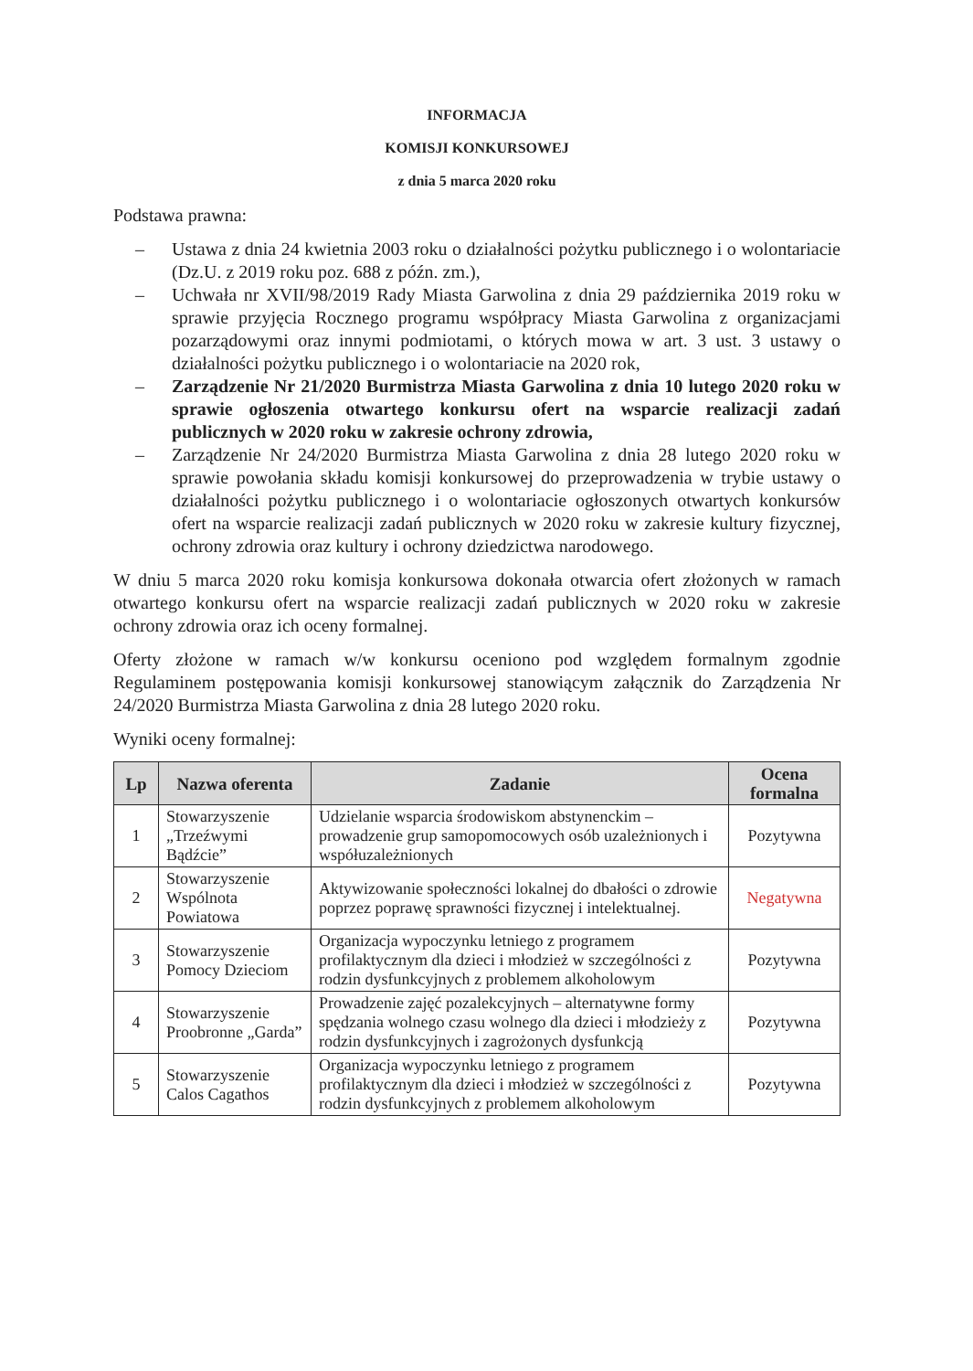INFORMACJA
KOMISJI KONKURSOWEJ
z dnia 5 marca 2020 roku
Podstawa prawna:
– Ustawa z dnia 24 kwietnia 2003 roku o działalności pożytku publicznego i o wolontariacie (Dz.U. z 2019 roku poz. 688 z późn. zm.),
– Uchwała nr XVII/98/2019 Rady Miasta Garwolina z dnia 29 października 2019 roku w sprawie przyjęcia Rocznego programu współpracy Miasta Garwolina z organizacjami pozarządowymi oraz innymi podmiotami, o których mowa w art. 3 ust. 3 ustawy o działalności pożytku publicznego i o wolontariacie na 2020 rok,
– Zarządzenie Nr 21/2020 Burmistrza Miasta Garwolina z dnia 10 lutego 2020 roku w sprawie ogłoszenia otwartego konkursu ofert na wsparcie realizacji zadań publicznych w 2020 roku w zakresie ochrony zdrowia,
– Zarządzenie Nr 24/2020 Burmistrza Miasta Garwolina z dnia 28 lutego 2020 roku w sprawie powołania składu komisji konkursowej do przeprowadzenia w trybie ustawy o działalności pożytku publicznego i o wolontariacie ogłoszonych otwartych konkursów ofert na wsparcie realizacji zadań publicznych w 2020 roku w zakresie kultury fizycznej, ochrony zdrowia oraz kultury i ochrony dziedzictwa narodowego.
W dniu 5 marca 2020 roku komisja konkursowa dokonała otwarcia ofert złożonych w ramach otwartego konkursu ofert na wsparcie realizacji zadań publicznych w 2020 roku w zakresie ochrony zdrowia oraz ich oceny formalnej.
Oferty złożone w ramach w/w konkursu oceniono pod względem formalnym zgodnie Regulaminem postępowania komisji konkursowej stanowiącym załącznik do Zarządzenia Nr 24/2020 Burmistrza Miasta Garwolina z dnia 28 lutego 2020 roku.
Wyniki oceny formalnej:
| Lp | Nazwa oferenta | Zadanie | Ocena formalna |
| --- | --- | --- | --- |
| 1 | Stowarzyszenie „Trzeźwymi Bądźcie” | Udzielanie wsparcia środowiskom abstynenckim – prowadzenie grup samopomocowych osób uzależnionych i współuzależnionych | Pozytywna |
| 2 | Stowarzyszenie Wspólnota Powiatowa | Aktywizowanie społeczności lokalnej do dbałości o zdrowie poprzez poprawę sprawności fizycznej i intelektualnej. | Negatywna |
| 3 | Stowarzyszenie Pomocy Dzieciom | Organizacja wypoczynku letniego z programem profilaktycznym dla dzieci i młodzież w szczególności z rodzin dysfunkcyjnych z problemem alkoholowym | Pozytywna |
| 4 | Stowarzyszenie Proobronne „Garda” | Prowadzenie zajęć pozalekcyjnych – alternatywne formy spędzania wolnego czasu wolnego dla dzieci i młodzieży z rodzin dysfunkcyjnych i zagrożonych dysfunkcją | Pozytywna |
| 5 | Stowarzyszenie Calos Cagathos | Organizacja wypoczynku letniego z programem profilaktycznym dla dzieci i młodzież w szczególności z rodzin dysfunkcyjnych z problemem alkoholowym | Pozytywna |